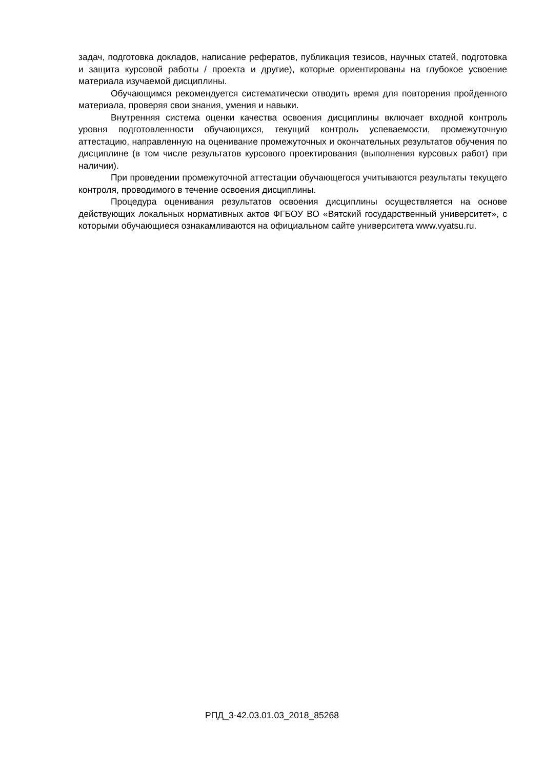задач, подготовка докладов, написание рефератов, публикация тезисов, научных статей, подготовка и защита курсовой работы / проекта и другие), которые ориентированы на глубокое усвоение материала изучаемой дисциплины.
Обучающимся рекомендуется систематически отводить время для повторения пройденного материала, проверяя свои знания, умения и навыки.
Внутренняя система оценки качества освоения дисциплины включает входной контроль уровня подготовленности обучающихся, текущий контроль успеваемости, промежуточную аттестацию, направленную на оценивание промежуточных и окончательных результатов обучения по дисциплине (в том числе результатов курсового проектирования (выполнения курсовых работ) при наличии).
При проведении промежуточной аттестации обучающегося учитываются результаты текущего контроля, проводимого в течение освоения дисциплины.
Процедура оценивания результатов освоения дисциплины осуществляется на основе действующих локальных нормативных актов ФГБОУ ВО «Вятский государственный университет», с которыми обучающиеся ознакамливаются на официальном сайте университета www.vyatsu.ru.
РПД_3-42.03.01.03_2018_85268